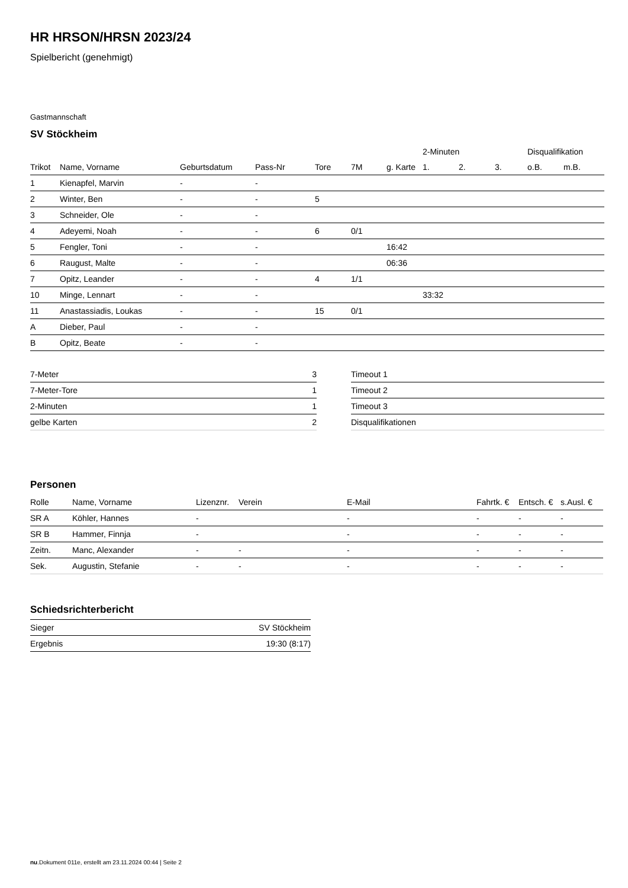HR HRSON/HRSN 2023/24
Spielbericht (genehmigt)
Gastmannschaft
SV Stöckheim
| | | | | | | | 2-Minuten | | | Disqualifikation | |
| --- | --- | --- | --- | --- | --- | --- | --- | --- | --- | --- | --- |
| Trikot | Name, Vorname | Geburtsdatum | Pass-Nr | Tore | 7M | g. Karte | 1. | 2. | 3. | o.B. | m.B. |
| 1 | Kienapfel, Marvin | - | - | | | | | | | | |
| 2 | Winter, Ben | - | - | 5 | | | | | | | |
| 3 | Schneider, Ole | - | - | | | | | | | | |
| 4 | Adeyemi, Noah | - | - | 6 | 0/1 | | | | | | |
| 5 | Fengler, Toni | - | - | | | 16:42 | | | | | |
| 6 | Raugust, Malte | - | - | | | 06:36 | | | | | |
| 7 | Opitz, Leander | - | - | 4 | 1/1 | | | | | | |
| 10 | Minge, Lennart | - | - | | | | 33:32 | | | | |
| 11 | Anastassiadis, Loukas | - | - | 15 | 0/1 | | | | | | |
| A | Dieber, Paul | - | - | | | | | | | | |
| B | Opitz, Beate | - | - | | | | | | | | |
| 7-Meter | 3 |
| 7-Meter-Tore | 1 |
| 2-Minuten | 1 |
| gelbe Karten | 2 |
| Timeout 1 |
| Timeout 2 |
| Timeout 3 |
| Disqualifikationen |
Personen
| Rolle | Name, Vorname | Lizenznr. | Verein | E-Mail | Fahrtk. € | Entsch. € | s.Ausl. € |
| --- | --- | --- | --- | --- | --- | --- | --- |
| SR A | Köhler, Hannes | - | | - | - | - | - |
| SR B | Hammer, Finnja | - | | - | - | - | - |
| Zeitn. | Manc, Alexander | - | - | - | - | - | - |
| Sek. | Augustin, Stefanie | - | - | - | - | - | - |
Schiedsrichterbericht
| Sieger | SV Stöckheim |
| Ergebnis | 19:30 (8:17) |
nu.Dokument 011e, erstellt am 23.11.2024 00:44 | Seite 2